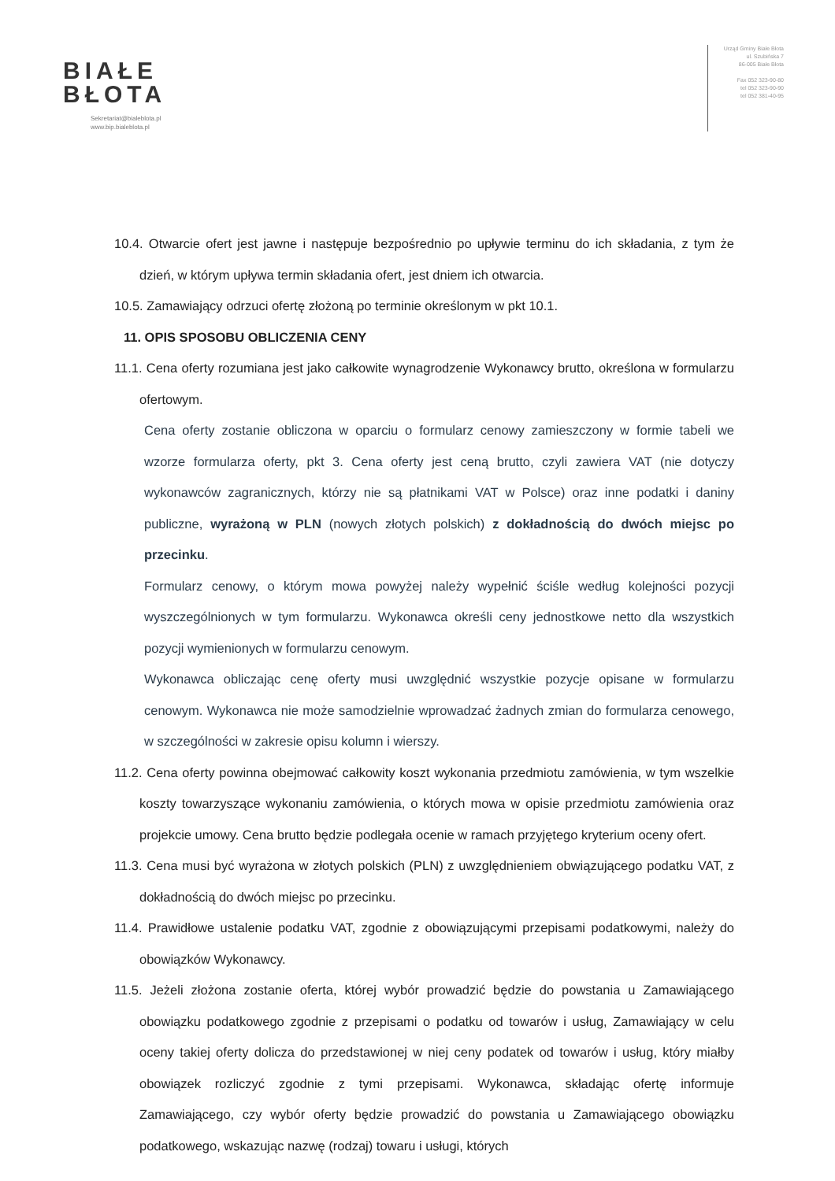BIAŁE
BŁOTA
Sekretariat@bialeblota.pl
www.bip.bialeblota.pl
Urząd Gminy Białe Błota
ul. Szubińska 7
86-005 Białe Błota
Fax 052 323-90-80
tel 052 323-90-90
tel 052 381-40-95
10.4. Otwarcie ofert jest jawne i następuje bezpośrednio po upływie terminu do ich składania, z tym że dzień, w którym upływa termin składania ofert, jest dniem ich otwarcia.
10.5. Zamawiający odrzuci ofertę złożoną po terminie określonym w pkt 10.1.
11. OPIS SPOSOBU OBLICZENIA CENY
11.1. Cena oferty rozumiana jest jako całkowite wynagrodzenie Wykonawcy brutto, określona w formularzu ofertowym.
Cena oferty zostanie obliczona w oparciu o formularz cenowy zamieszczony w formie tabeli we wzorze formularza oferty, pkt 3. Cena oferty jest ceną brutto, czyli zawiera VAT (nie dotyczy wykonawców zagranicznych, którzy nie są płatnikami VAT w Polsce) oraz inne podatki i daniny publiczne, wyrażoną w PLN (nowych złotych polskich) z dokładnością do dwóch miejsc po przecinku.
Formularz cenowy, o którym mowa powyżej należy wypełnić ściśle według kolejności pozycji wyszczególnionych w tym formularzu. Wykonawca określi ceny jednostkowe netto dla wszystkich pozycji wymienionych w formularzu cenowym.
Wykonawca obliczając cenę oferty musi uwzględnić wszystkie pozycje opisane w formularzu cenowym. Wykonawca nie może samodzielnie wprowadzać żadnych zmian do formularza cenowego, w szczególności w zakresie opisu kolumn i wierszy.
11.2. Cena oferty powinna obejmować całkowity koszt wykonania przedmiotu zamówienia, w tym wszelkie koszty towarzyszące wykonaniu zamówienia, o których mowa w opisie przedmiotu zamówienia oraz projekcie umowy. Cena brutto będzie podlegała ocenie w ramach przyjętego kryterium oceny ofert.
11.3. Cena musi być wyrażona w złotych polskich (PLN) z uwzględnieniem obwiązującego podatku VAT, z dokładnością do dwóch miejsc po przecinku.
11.4. Prawidłowe ustalenie podatku VAT, zgodnie z obowiązującymi przepisami podatkowymi, należy do obowiązków Wykonawcy.
11.5. Jeżeli złożona zostanie oferta, której wybór prowadzić będzie do powstania u Zamawiającego obowiązku podatkowego zgodnie z przepisami o podatku od towarów i usług, Zamawiający w celu oceny takiej oferty dolicza do przedstawionej w niej ceny podatek od towarów i usług, który miałby obowiązek rozliczyć zgodnie z tymi przepisami. Wykonawca, składając ofertę informuje Zamawiającego, czy wybór oferty będzie prowadzić do powstania u Zamawiającego obowiązku podatkowego, wskazując nazwę (rodzaj) towaru i usługi, których